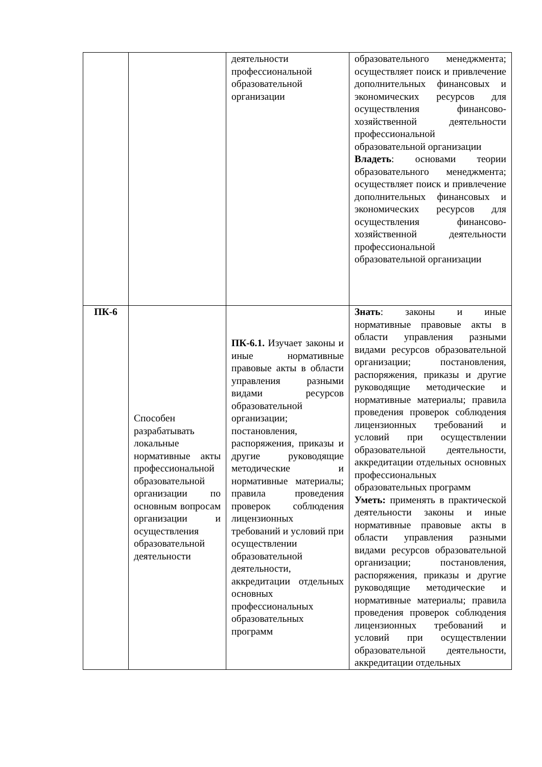| | | деятельности профессиональной образовательной организации | образовательного менеджмента; осуществляет поиск и привлечение дополнительных финансовых и экономических ресурсов для осуществления финансово-хозяйственной деятельности профессиональной образовательной организации Владеть : основами теории образовательного менеджмента; осуществляет поиск и привлечение дополнительных финансовых и экономических ресурсов для осуществления финансово-хозяйственной деятельности профессиональной образовательной организации |
| ПК-6 | Способен разрабатывать локальные нормативные акты профессиональной образовательной организации по основным вопросам организации и осуществления образовательной деятельности | ПК-6.1. Изучает законы и иные нормативные правовые акты в области управления разными видами ресурсов образовательной организации; постановления, распоряжения, приказы и другие руководящие методические и нормативные материалы; правила проведения проверок соблюдения лицензионных требований и условий при осуществлении образовательной деятельности, аккредитации отдельных основных профессиональных образовательных программ | Знать : законы и иные нормативные правовые акты в области управления разными видами ресурсов образовательной организации; постановления, распоряжения, приказы и другие руководящие методические и нормативные материалы; правила проведения проверок соблюдения лицензионных требований и условий при осуществлении образовательной деятельности, аккредитации отдельных основных профессиональных образовательных программ Уметь: применять в практической деятельности законы и иные нормативные правовые акты в области управления разными видами ресурсов образовательной организации; постановления, распоряжения, приказы и другие руководящие методические и нормативные материалы; правила проведения проверок соблюдения лицензионных требований и условий при осуществлении образовательной деятельности, аккредитации отдельных |